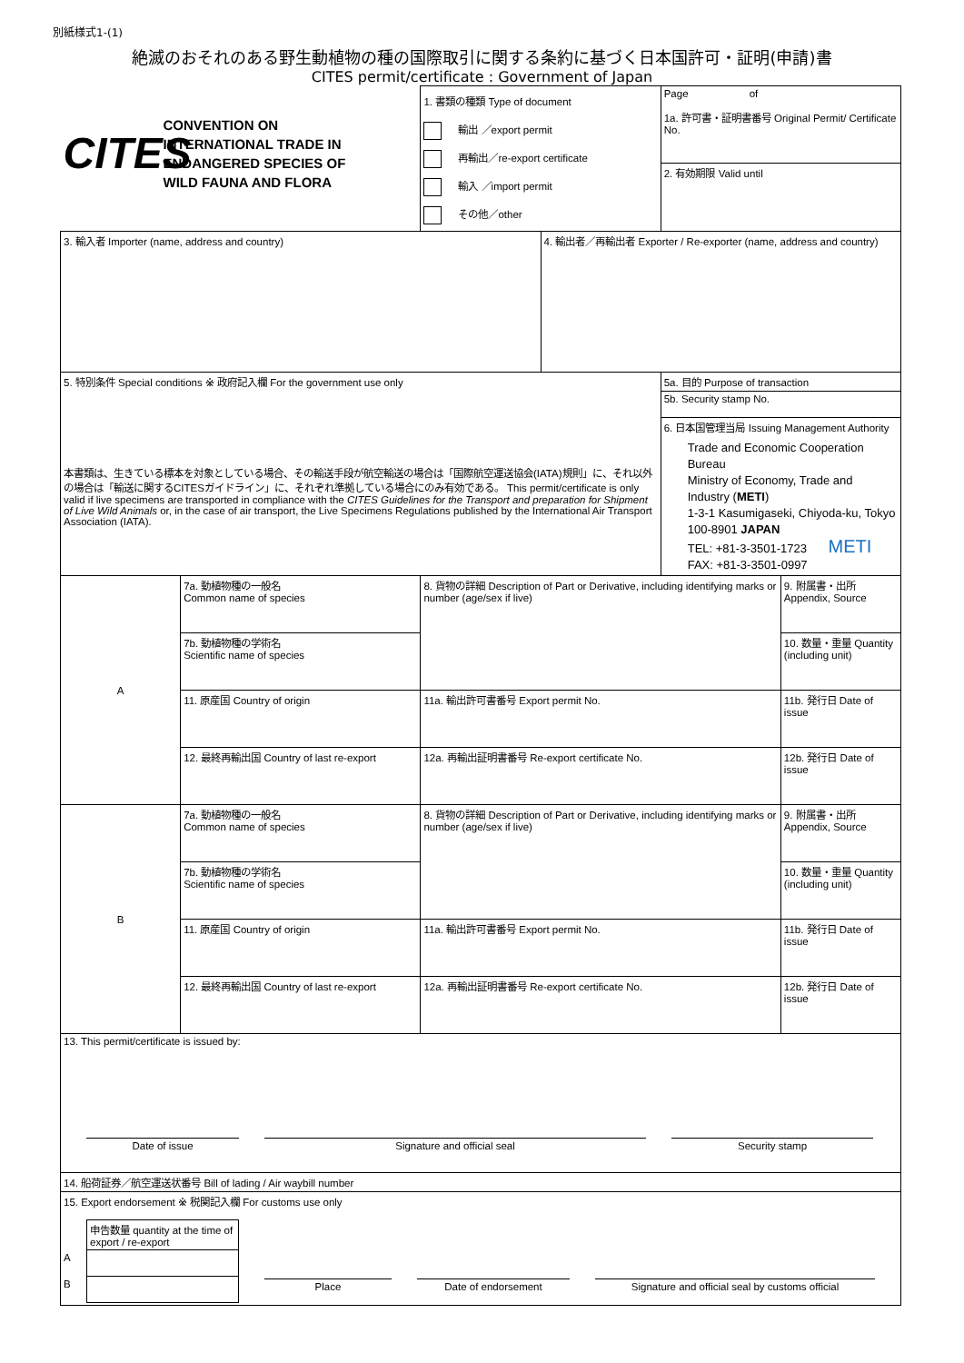別紙様式1-(1)
絶滅のおそれのある野生動植物の種の国際取引に関する条約に基づく日本国許可・証明(申請)書
CITES permit/certificate : Government of Japan
| CITES CONVENTION ON INTERNATIONAL TRADE IN ENDANGERED SPECIES OF WILD FAUNA AND FLORA | | 1. 書類の種類 Type of document 輸出 ／export permit 再輸出／re-export certificate 輸入 ／import permit その他／other | | Page of 1a. 許可書・証明書番号 Original Permit/ Certificate No. | |
| | | | | 2. 有効期限 Valid until | |
| 3. 輸入者 Importer (name, address and country) | | | 4. 輸出者／再輸出者 Exporter / Re-exporter (name, address and country) | | |
| 5. 特別条件 Special conditions ※ 政府記入欄 For the government use only 本書類は、生きている標本を対象としている場合、その輸送手段が航空輸送の場合は「国際航空運送協会(IATA)規則」に、それ以外の場合は「輸送に関するCITESガイドライン」に、それぞれ準拠している場合にのみ有効である。 This permit/certificate is only valid if live specimens are transported in compliance with the CITES Guidelines for the Transport and preparation for Shipment of Live Wild Animals or, in the case of air transport, the Live Specimens Regulations published by the International Air Transport Association (IATA). | | | | 5a. 目的 Purpose of transaction | |
| | | | | 5b. Security stamp No. | |
| | | | | 6. 日本国管理当局 Issuing Management Authority Trade and Economic Cooperation Bureau Ministry of Economy, Trade and Industry ( METI ) 1-3-1 Kasumigaseki, Chiyoda-ku, Tokyo 100-8901 JAPAN TEL: +81-3-3501-1723 METI FAX: +81-3-3501-0997 | |
| A | 7a. 動植物種の一般名 Common name of species | 8. 貨物の詳細 Description of Part or Derivative, including identifying marks or number (age/sex if live) | | | 9. 附属書・出所 Appendix, Source |
| | 7b. 動植物種の学術名 Scientific name of species | | | | 10. 数量・重量 Quantity (including unit) |
| | 11. 原産国 Country of origin | 11a. 輸出許可書番号 Export permit No. | | | 11b. 発行日 Date of issue |
| | 12. 最終再輸出国 Country of last re-export | 12a. 再輸出証明書番号 Re-export certificate No. | | | 12b. 発行日 Date of issue |
| B | 7a. 動植物種の一般名 Common name of species | 8. 貨物の詳細 Description of Part or Derivative, including identifying marks or number (age/sex if live) | | | 9. 附属書・出所 Appendix, Source |
| | 7b. 動植物種の学術名 Scientific name of species | | | | 10. 数量・重量 Quantity (including unit) |
| | 11. 原産国 Country of origin | 11a. 輸出許可書番号 Export permit No. | | | 11b. 発行日 Date of issue |
| | 12. 最終再輸出国 Country of last re-export | 12a. 再輸出証明書番号 Re-export certificate No. | | | 12b. 発行日 Date of issue |
| 13. This permit/certificate is issued by: Date of issue Signature and official seal Security stamp | | | | | |
| 14. 船荷証券／航空運送状番号 Bill of lading / Air waybill number | | | | | |
| 15. Export endorsement ※ 税関記入欄 For customs use only / / 申告数量 quantity at the time of export / re-export / / / A / / / / B / / Place Date of endorsement Signature and official seal by customs official / | | | | | |